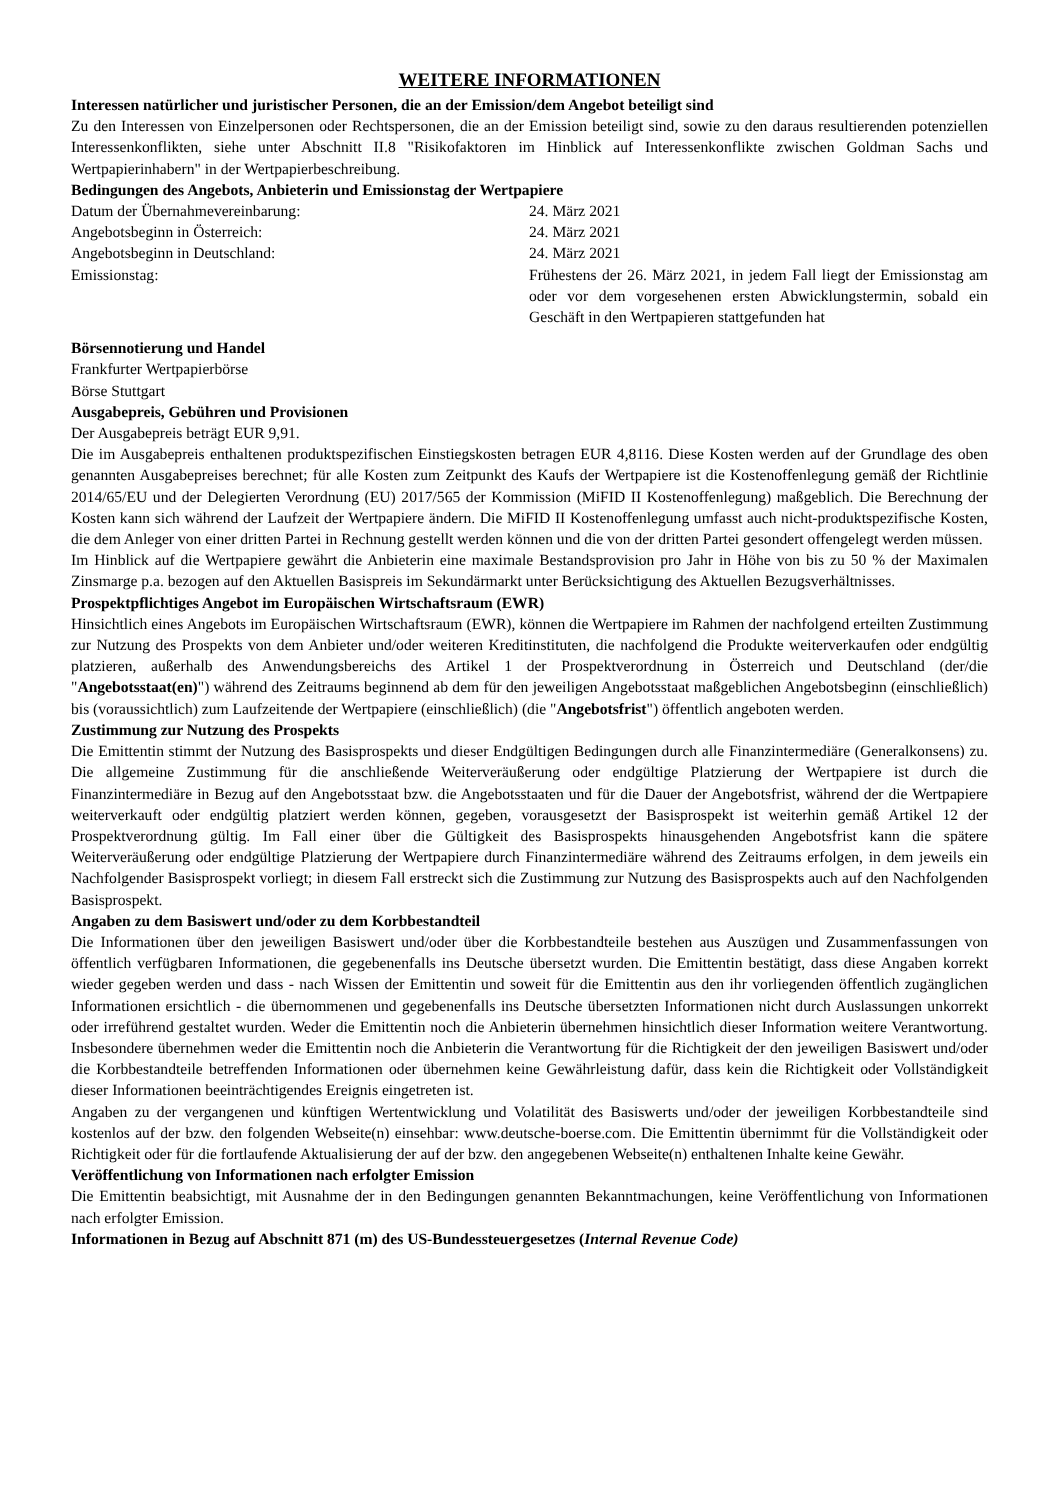WEITERE INFORMATIONEN
Interessen natürlicher und juristischer Personen, die an der Emission/dem Angebot beteiligt sind
Zu den Interessen von Einzelpersonen oder Rechtspersonen, die an der Emission beteiligt sind, sowie zu den daraus resultierenden potenziellen Interessenkonflikten, siehe unter Abschnitt II.8 "Risikofaktoren im Hinblick auf Interessenkonflikte zwischen Goldman Sachs und Wertpapierinhabern" in der Wertpapierbeschreibung.
Bedingungen des Angebots, Anbieterin und Emissionstag der Wertpapiere
Datum der Übernahmevereinbarung: 24. März 2021
Angebotsbeginn in Österreich: 24. März 2021
Angebotsbeginn in Deutschland: 24. März 2021
Emissionstag: Frühestens der 26. März 2021, in jedem Fall liegt der Emissionstag am oder vor dem vorgesehenen ersten Abwicklungstermin, sobald ein Geschäft in den Wertpapieren stattgefunden hat
Börsennotierung und Handel
Frankfurter Wertpapierbörse
Börse Stuttgart
Ausgabepreis, Gebühren und Provisionen
Der Ausgabepreis beträgt EUR 9,91.
Die im Ausgabepreis enthaltenen produktspezifischen Einstiegskosten betragen EUR 4,8116. Diese Kosten werden auf der Grundlage des oben genannten Ausgabepreises berechnet; für alle Kosten zum Zeitpunkt des Kaufs der Wertpapiere ist die Kostenoffenlegung gemäß der Richtlinie 2014/65/EU und der Delegierten Verordnung (EU) 2017/565 der Kommission (MiFID II Kostenoffenlegung) maßgeblich. Die Berechnung der Kosten kann sich während der Laufzeit der Wertpapiere ändern. Die MiFID II Kostenoffenlegung umfasst auch nicht-produktspezifische Kosten, die dem Anleger von einer dritten Partei in Rechnung gestellt werden können und die von der dritten Partei gesondert offengelegt werden müssen.
Im Hinblick auf die Wertpapiere gewährt die Anbieterin eine maximale Bestandsprovision pro Jahr in Höhe von bis zu 50 % der Maximalen Zinsmarge p.a. bezogen auf den Aktuellen Basispreis im Sekundärmarkt unter Berücksichtigung des Aktuellen Bezugsverhältnisses.
Prospektpflichtiges Angebot im Europäischen Wirtschaftsraum (EWR)
Hinsichtlich eines Angebots im Europäischen Wirtschaftsraum (EWR), können die Wertpapiere im Rahmen der nachfolgend erteilten Zustimmung zur Nutzung des Prospekts von dem Anbieter und/oder weiteren Kreditinstituten, die nachfolgend die Produkte weiterverkaufen oder endgültig platzieren, außerhalb des Anwendungsbereichs des Artikel 1 der Prospektverordnung in Österreich und Deutschland (der/die "Angebotsstaat(en)") während des Zeitraums beginnend ab dem für den jeweiligen Angebotsstaat maßgeblichen Angebotsbeginn (einschließlich) bis (voraussichtlich) zum Laufzeitende der Wertpapiere (einschließlich) (die "Angebotsfrist") öffentlich angeboten werden.
Zustimmung zur Nutzung des Prospekts
Die Emittentin stimmt der Nutzung des Basisprospekts und dieser Endgültigen Bedingungen durch alle Finanzintermediäre (Generalkonsens) zu. Die allgemeine Zustimmung für die anschließende Weiterveräußerung oder endgültige Platzierung der Wertpapiere ist durch die Finanzintermediäre in Bezug auf den Angebotsstaat bzw. die Angebotsstaaten und für die Dauer der Angebotsfrist, während der die Wertpapiere weiterverkauft oder endgültig platziert werden können, gegeben, vorausgesetzt der Basisprospekt ist weiterhin gemäß Artikel 12 der Prospektverordnung gültig. Im Fall einer über die Gültigkeit des Basisprospekts hinausgehenden Angebotsfrist kann die spätere Weiterveräußerung oder endgültige Platzierung der Wertpapiere durch Finanzintermediäre während des Zeitraums erfolgen, in dem jeweils ein Nachfolgender Basisprospekt vorliegt; in diesem Fall erstreckt sich die Zustimmung zur Nutzung des Basisprospekts auch auf den Nachfolgenden Basisprospekt.
Angaben zu dem Basiswert und/oder zu dem Korbbestandteil
Die Informationen über den jeweiligen Basiswert und/oder über die Korbbestandteile bestehen aus Auszügen und Zusammenfassungen von öffentlich verfügbaren Informationen, die gegebenenfalls ins Deutsche übersetzt wurden. Die Emittentin bestätigt, dass diese Angaben korrekt wieder gegeben werden und dass - nach Wissen der Emittentin und soweit für die Emittentin aus den ihr vorliegenden öffentlich zugänglichen Informationen ersichtlich - die übernommenen und gegebenenfalls ins Deutsche übersetzten Informationen nicht durch Auslassungen unkorrekt oder irreführend gestaltet wurden. Weder die Emittentin noch die Anbieterin übernehmen hinsichtlich dieser Information weitere Verantwortung. Insbesondere übernehmen weder die Emittentin noch die Anbieterin die Verantwortung für die Richtigkeit der den jeweiligen Basiswert und/oder die Korbbestandteile betreffenden Informationen oder übernehmen keine Gewährleistung dafür, dass kein die Richtigkeit oder Vollständigkeit dieser Informationen beeinträchtigendes Ereignis eingetreten ist.
Angaben zu der vergangenen und künftigen Wertentwicklung und Volatilität des Basiswerts und/oder der jeweiligen Korbbestandteile sind kostenlos auf der bzw. den folgenden Webseite(n) einsehbar: www.deutsche-boerse.com. Die Emittentin übernimmt für die Vollständigkeit oder Richtigkeit oder für die fortlaufende Aktualisierung der auf der bzw. den angegebenen Webseite(n) enthaltenen Inhalte keine Gewähr.
Veröffentlichung von Informationen nach erfolgter Emission
Die Emittentin beabsichtigt, mit Ausnahme der in den Bedingungen genannten Bekanntmachungen, keine Veröffentlichung von Informationen nach erfolgter Emission.
Informationen in Bezug auf Abschnitt 871 (m) des US-Bundessteuergesetzes (Internal Revenue Code)